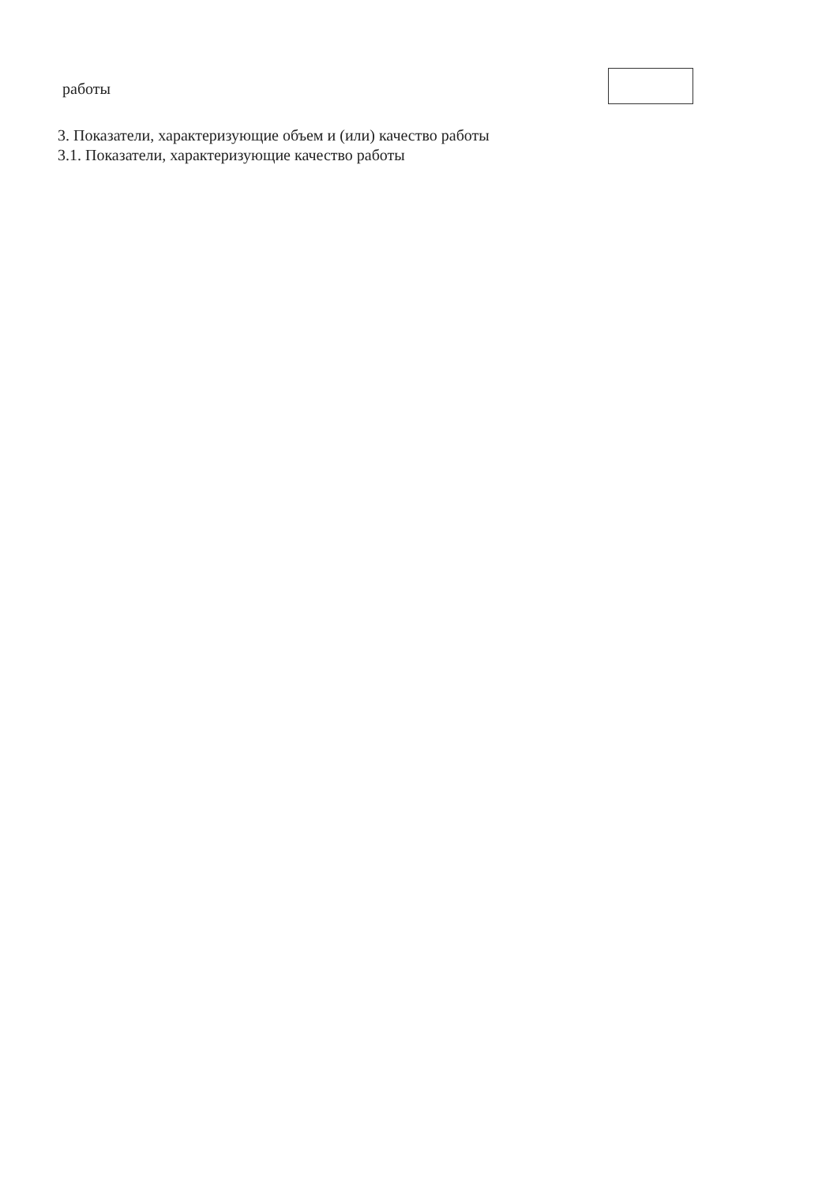работы
3. Показатели, характеризующие объем и (или) качество работы
3.1. Показатели, характеризующие качество работы